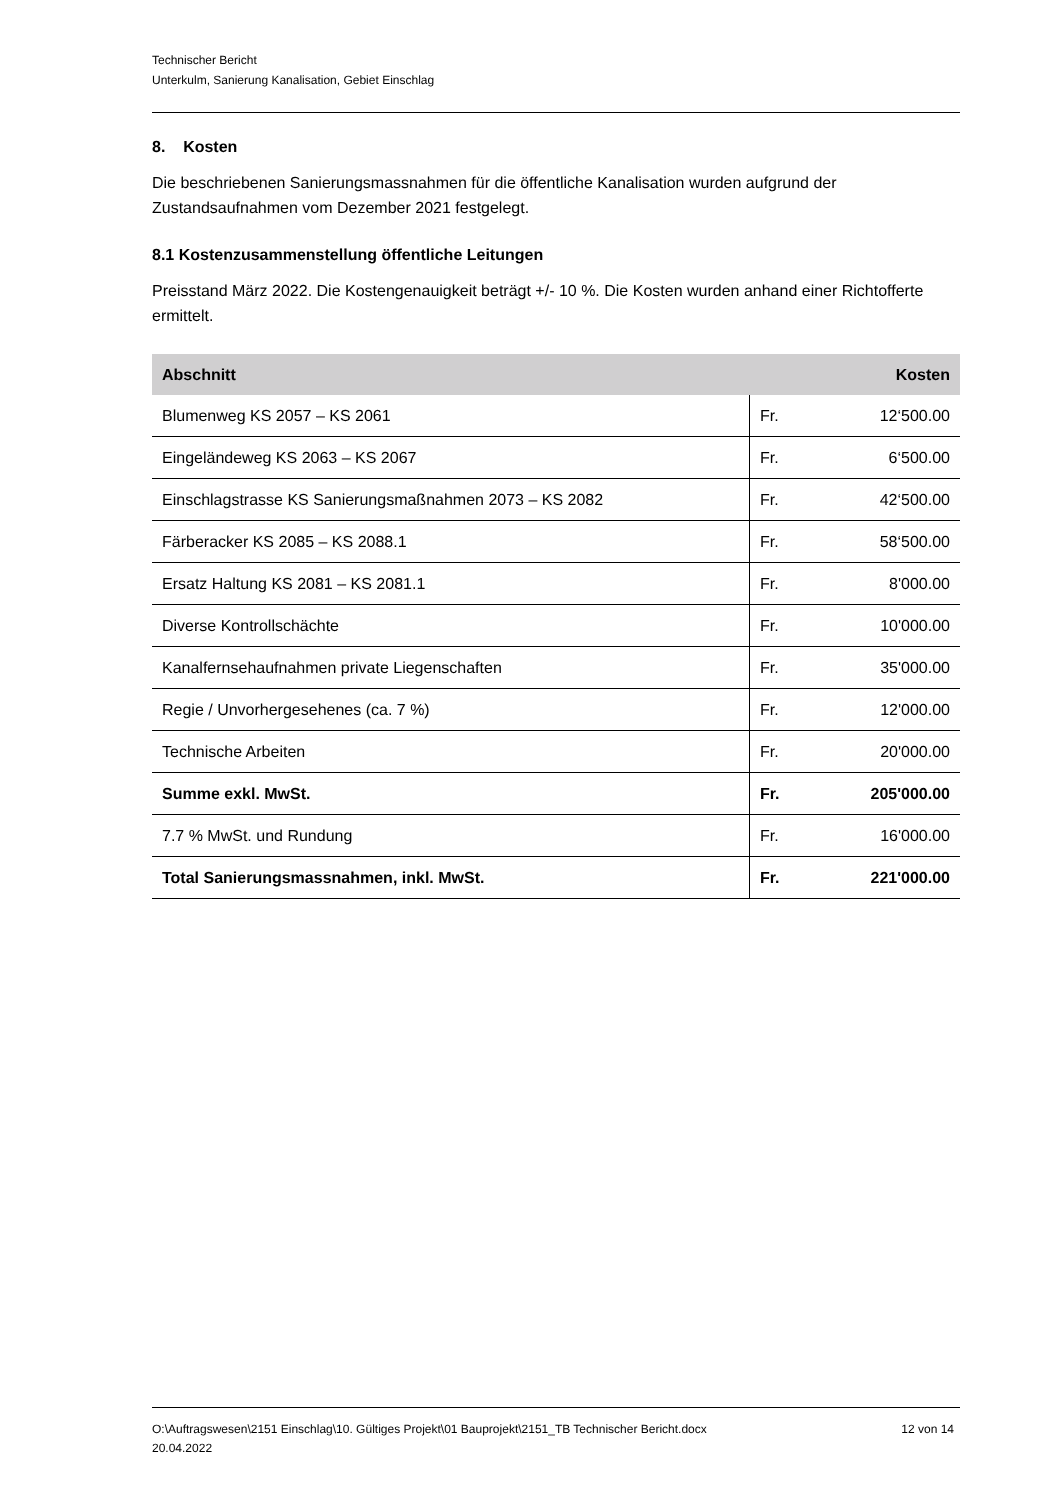Technischer Bericht
Unterkulm, Sanierung Kanalisation, Gebiet Einschlag
8. Kosten
Die beschriebenen Sanierungsmassnahmen für die öffentliche Kanalisation wurden aufgrund der Zustandsaufnahmen vom Dezember 2021 festgelegt.
8.1 Kostenzusammenstellung öffentliche Leitungen
Preisstand März 2022. Die Kostengenauigkeit beträgt +/- 10 %. Die Kosten wurden anhand einer Richtofferte ermittelt.
| Abschnitt | Kosten | |
| --- | --- | --- |
| Blumenweg KS 2057 – KS 2061 | Fr. | 12‘500.00 |
| Eingeländeweg KS 2063 – KS 2067 | Fr. | 6‘500.00 |
| Einschlagstrasse KS Sanierungsmaßnahmen 2073 – KS 2082 | Fr. | 42‘500.00 |
| Färberacker KS 2085 – KS 2088.1 | Fr. | 58‘500.00 |
| Ersatz Haltung KS 2081 – KS 2081.1 | Fr. | 8'000.00 |
| Diverse Kontrollschächte | Fr. | 10'000.00 |
| Kanalfernsehaufnahmen private Liegenschaften | Fr. | 35'000.00 |
| Regie / Unvorhergesehenes (ca. 7 %) | Fr. | 12'000.00 |
| Technische Arbeiten | Fr. | 20'000.00 |
| Summe exkl. MwSt. | Fr. | 205'000.00 |
| 7.7 % MwSt. und Rundung | Fr. | 16'000.00 |
| Total Sanierungsmassnahmen, inkl. MwSt. | Fr. | 221'000.00 |
O:\Auftragswesen\2151 Einschlag\10. Gültiges Projekt\01 Bauprojekt\2151_TB Technischer Bericht.docx
20.04.2022
12 von 14